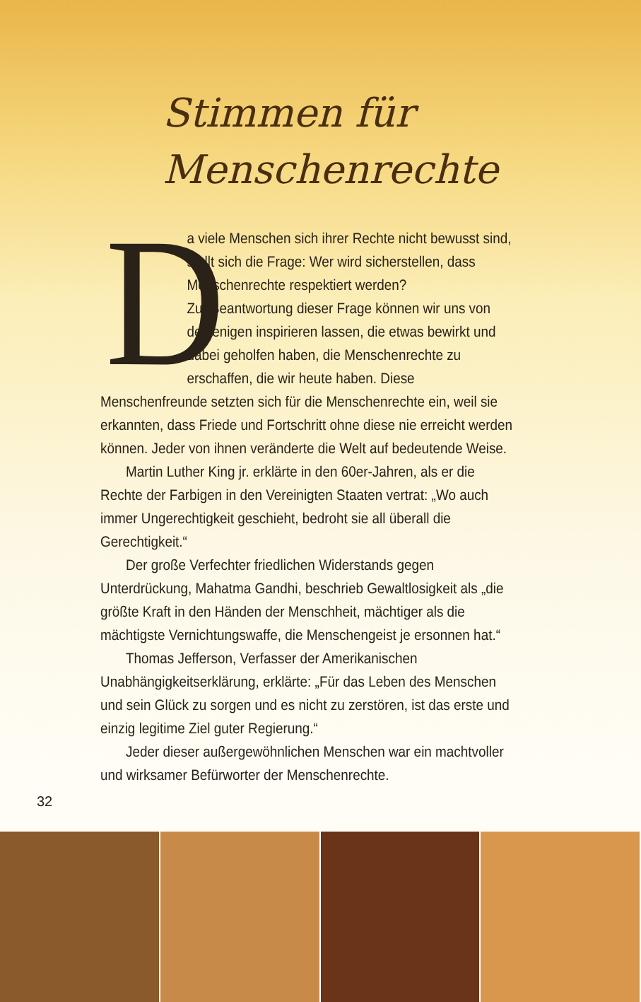Stimmen für
Menschenrechte
D
a viele Menschen sich ihrer Rechte nicht bewusst sind, stellt sich die Frage: Wer wird sicherstellen, dass Menschenrechte respektiert werden?
Zur Beantwortung dieser Frage können wir uns von denjenigen inspirieren lassen, die etwas bewirkt und dabei geholfen haben, die Menschenrechte zu erschaffen, die wir heute haben. Diese Menschenfreunde setzten sich für die Menschenrechte ein, weil sie erkannten, dass Friede und Fortschritt ohne diese nie erreicht werden können. Jeder von ihnen veränderte die Welt auf bedeutende Weise.
Martin Luther King jr. erklärte in den 60er-Jahren, als er die Rechte der Farbigen in den Vereinigten Staaten vertrat: „Wo auch immer Ungerechtigkeit geschieht, bedroht sie all überall die Gerechtigkeit.“
Der große Verfechter friedlichen Widerstands gegen Unterdrückung, Mahatma Gandhi, beschrieb Gewaltlosigkeit als „die größte Kraft in den Händen der Menschheit, mächtiger als die mächtigste Vernichtungswaffe, die Menschengeist je ersonnen hat.“
Thomas Jefferson, Verfasser der Amerikanischen Unabhängigkeits­erklärung, erklärte: „Für das Leben des Menschen und sein Glück zu sorgen und es nicht zu zerstören, ist das erste und einzig legitime Ziel guter Regierung.“
Jeder dieser außergewöhnlichen Menschen war ein machtvoller und wirksamer Befürworter der Menschenrechte.
32